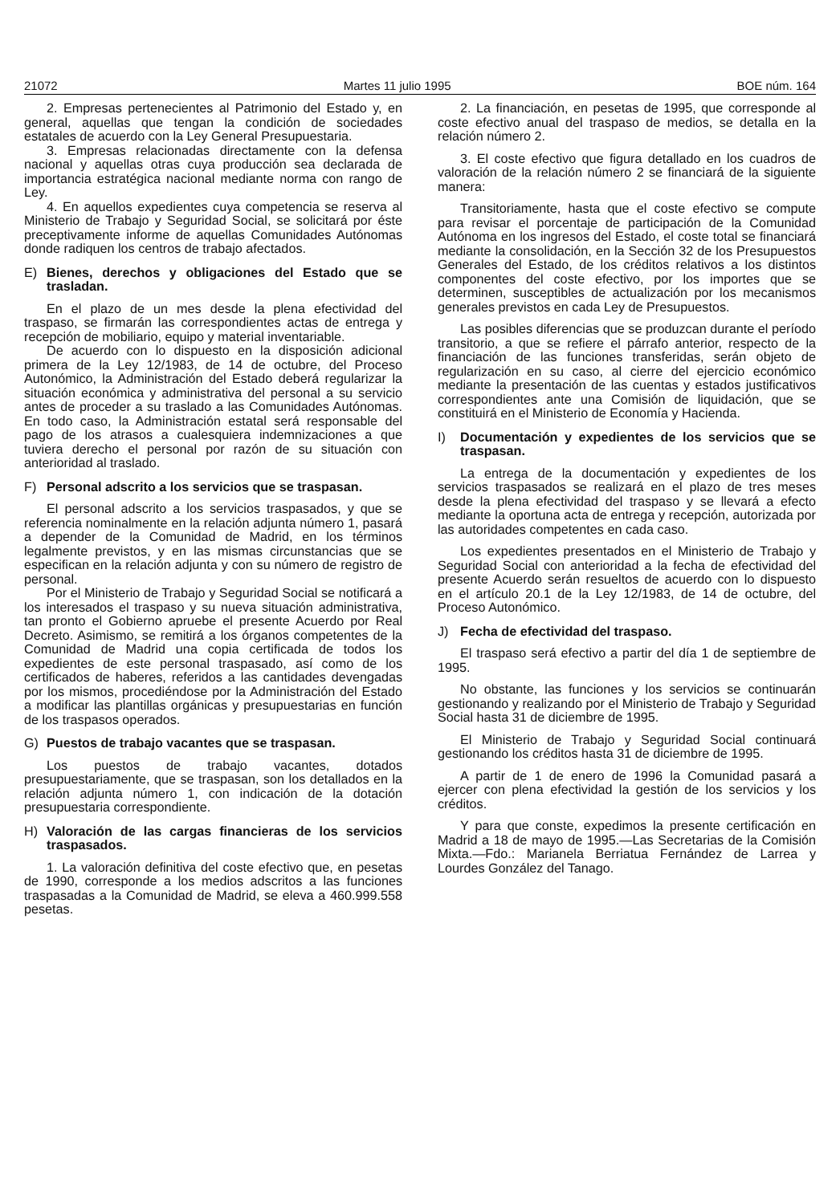21072 Martes 11 julio 1995 BOE núm. 164
2. Empresas pertenecientes al Patrimonio del Estado y, en general, aquellas que tengan la condición de sociedades estatales de acuerdo con la Ley General Presupuestaria.
3. Empresas relacionadas directamente con la defensa nacional y aquellas otras cuya producción sea declarada de importancia estratégica nacional mediante norma con rango de Ley.
4. En aquellos expedientes cuya competencia se reserva al Ministerio de Trabajo y Seguridad Social, se solicitará por éste preceptivamente informe de aquellas Comunidades Autónomas donde radiquen los centros de trabajo afectados.
E) Bienes, derechos y obligaciones del Estado que se trasladan.
En el plazo de un mes desde la plena efectividad del traspaso, se firmarán las correspondientes actas de entrega y recepción de mobiliario, equipo y material inventariable.
De acuerdo con lo dispuesto en la disposición adicional primera de la Ley 12/1983, de 14 de octubre, del Proceso Autonómico, la Administración del Estado deberá regularizar la situación económica y administrativa del personal a su servicio antes de proceder a su traslado a las Comunidades Autónomas. En todo caso, la Administración estatal será responsable del pago de los atrasos a cualesquiera indemnizaciones a que tuviera derecho el personal por razón de su situación con anterioridad al traslado.
F) Personal adscrito a los servicios que se traspasan.
El personal adscrito a los servicios traspasados, y que se referencia nominalmente en la relación adjunta número 1, pasará a depender de la Comunidad de Madrid, en los términos legalmente previstos, y en las mismas circunstancias que se especifican en la relación adjunta y con su número de registro de personal.
Por el Ministerio de Trabajo y Seguridad Social se notificará a los interesados el traspaso y su nueva situación administrativa, tan pronto el Gobierno apruebe el presente Acuerdo por Real Decreto. Asimismo, se remitirá a los órganos competentes de la Comunidad de Madrid una copia certificada de todos los expedientes de este personal traspasado, así como de los certificados de haberes, referidos a las cantidades devengadas por los mismos, procediéndose por la Administración del Estado a modificar las plantillas orgánicas y presupuestarias en función de los traspasos operados.
G) Puestos de trabajo vacantes que se traspasan.
Los puestos de trabajo vacantes, dotados presupuestariamente, que se traspasan, son los detallados en la relación adjunta número 1, con indicación de la dotación presupuestaria correspondiente.
H) Valoración de las cargas financieras de los servicios traspasados.
1. La valoración definitiva del coste efectivo que, en pesetas de 1990, corresponde a los medios adscritos a las funciones traspasadas a la Comunidad de Madrid, se eleva a 460.999.558 pesetas.
2. La financiación, en pesetas de 1995, que corresponde al coste efectivo anual del traspaso de medios, se detalla en la relación número 2.
3. El coste efectivo que figura detallado en los cuadros de valoración de la relación número 2 se financiará de la siguiente manera:
Transitoriamente, hasta que el coste efectivo se compute para revisar el porcentaje de participación de la Comunidad Autónoma en los ingresos del Estado, el coste total se financiará mediante la consolidación, en la Sección 32 de los Presupuestos Generales del Estado, de los créditos relativos a los distintos componentes del coste efectivo, por los importes que se determinen, susceptibles de actualización por los mecanismos generales previstos en cada Ley de Presupuestos.
Las posibles diferencias que se produzcan durante el período transitorio, a que se refiere el párrafo anterior, respecto de la financiación de las funciones transferidas, serán objeto de regularización en su caso, al cierre del ejercicio económico mediante la presentación de las cuentas y estados justificativos correspondientes ante una Comisión de liquidación, que se constituirá en el Ministerio de Economía y Hacienda.
I) Documentación y expedientes de los servicios que se traspasan.
La entrega de la documentación y expedientes de los servicios traspasados se realizará en el plazo de tres meses desde la plena efectividad del traspaso y se llevará a efecto mediante la oportuna acta de entrega y recepción, autorizada por las autoridades competentes en cada caso.
Los expedientes presentados en el Ministerio de Trabajo y Seguridad Social con anterioridad a la fecha de efectividad del presente Acuerdo serán resueltos de acuerdo con lo dispuesto en el artículo 20.1 de la Ley 12/1983, de 14 de octubre, del Proceso Autonómico.
J) Fecha de efectividad del traspaso.
El traspaso será efectivo a partir del día 1 de septiembre de 1995.
No obstante, las funciones y los servicios se continuarán gestionando y realizando por el Ministerio de Trabajo y Seguridad Social hasta 31 de diciembre de 1995.
El Ministerio de Trabajo y Seguridad Social continuará gestionando los créditos hasta 31 de diciembre de 1995.
A partir de 1 de enero de 1996 la Comunidad pasará a ejercer con plena efectividad la gestión de los servicios y los créditos.
Y para que conste, expedimos la presente certificación en Madrid a 18 de mayo de 1995.—Las Secretarias de la Comisión Mixta.—Fdo.: Marianela Berriatua Fernández de Larrea y Lourdes González del Tanago.